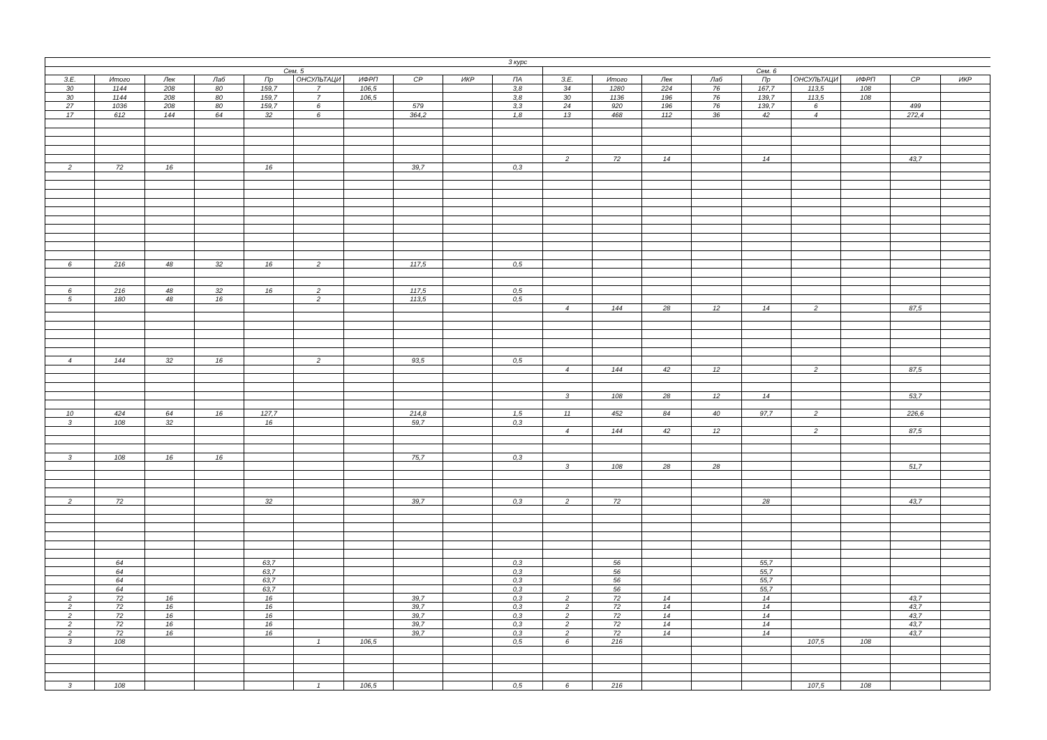| 3 курс | | | | | | | | | | | | | | | | | | |
| --- | --- | --- | --- | --- | --- | --- | --- | --- | --- | --- | --- | --- | --- | --- | --- | --- | --- | --- |
| Сем. 5 | | | | | | | | | | Сем. 6 | | | | | | | | |
| З.Е. | Итого | Лек | Лаб | Пр | ОНСУЛЬТАЦИ | ИФРП | СР | ИКР | ПА | З.Е. | Итого | Лек | Лаб | Пр | ОНСУЛЬТАЦИ | ИФРП | СР | ИКР |
| 30 | 1144 | 208 | 80 | 159,7 | 7 | 106,5 | | | 3,8 | 34 | 1280 | 224 | 76 | 167,7 | 113,5 | 108 | | |
| 30 | 1144 | 208 | 80 | 159,7 | 7 | 106,5 | | | 3,8 | 30 | 1136 | 196 | 76 | 139,7 | 113,5 | 108 | | |
| 27 | 1036 | 208 | 80 | 159,7 | 6 | | 579 | | 3,3 | 24 | 920 | 196 | 76 | 139,7 | 6 | | 499 | |
| 17 | 612 | 144 | 64 | 32 | 6 | | 364,2 | | 1,8 | 13 | 468 | 112 | 36 | 42 | 4 | | 272,4 | |
| | | | | | | | | | | 2 | 72 | 14 | | 14 | | | 43,7 | |
| 2 | 72 | 16 | | 16 | | | 39,7 | | 0,3 | | | | | | | | | |
| 6 | 216 | 48 | 32 | 16 | 2 | | 117,5 | | 0,5 | | | | | | | | | |
| 6 | 216 | 48 | 32 | 16 | 2 | | 117,5 | | 0,5 | | | | | | | | | |
| 5 | 180 | 48 | 16 | | 2 | | 113,5 | | 0,5 | | | | | | | | | |
| | | | | | | | | | | 4 | 144 | 28 | 12 | 14 | 2 | | 87,5 | |
| 4 | 144 | 32 | 16 | | 2 | | 93,5 | | 0,5 | | | | | | | | | |
| | | | | | | | | | | 4 | 144 | 42 | 12 | | 2 | | 87,5 | |
| | | | | | | | | | | 3 | 108 | 28 | 12 | 14 | | | 53,7 | |
| 10 | 424 | 64 | 16 | 127,7 | | | 214,8 | | 1,5 | 11 | 452 | 84 | 40 | 97,7 | 2 | | 226,6 | |
| 3 | 108 | 32 | | 16 | | | 59,7 | | 0,3 | | | | | | | | | |
| | | | | | | | | | | 4 | 144 | 42 | 12 | | 2 | | 87,5 | |
| 3 | 108 | 16 | 16 | | | | 75,7 | | 0,3 | | | | | | | | | |
| | | | | | | | | | | 3 | 108 | 28 | 28 | | | | 51,7 | |
| 2 | 72 | | | 32 | | | 39,7 | | 0,3 | 2 | 72 | | | 28 | | | 43,7 | |
| | 64 | | | 63,7 | | | | | 0,3 | | 56 | | | 55,7 | | | | |
| | 64 | | | 63,7 | | | | | 0,3 | | 56 | | | 55,7 | | | | |
| | 64 | | | 63,7 | | | | | 0,3 | | 56 | | | 55,7 | | | | |
| | 64 | | | 63,7 | | | | | 0,3 | | 56 | | | 55,7 | | | | |
| 2 | 72 | 16 | | 16 | | | 39,7 | | 0,3 | 2 | 72 | 14 | | 14 | | | 43,7 | |
| 2 | 72 | 16 | | 16 | | | 39,7 | | 0,3 | 2 | 72 | 14 | | 14 | | | 43,7 | |
| 2 | 72 | 16 | | 16 | | | 39,7 | | 0,3 | 2 | 72 | 14 | | 14 | | | 43,7 | |
| 2 | 72 | 16 | | 16 | | | 39,7 | | 0,3 | 2 | 72 | 14 | | 14 | | | 43,7 | |
| 2 | 72 | 16 | | 16 | | | 39,7 | | 0,3 | 2 | 72 | 14 | | 14 | | | 43,7 | |
| 3 | 108 | | | | 1 | 106,5 | | | 0,5 | 6 | 216 | | | | 107,5 | 108 | | |
| 3 | 108 | | | | 1 | 106,5 | | | 0,5 | 6 | 216 | | | | 107,5 | 108 | | |